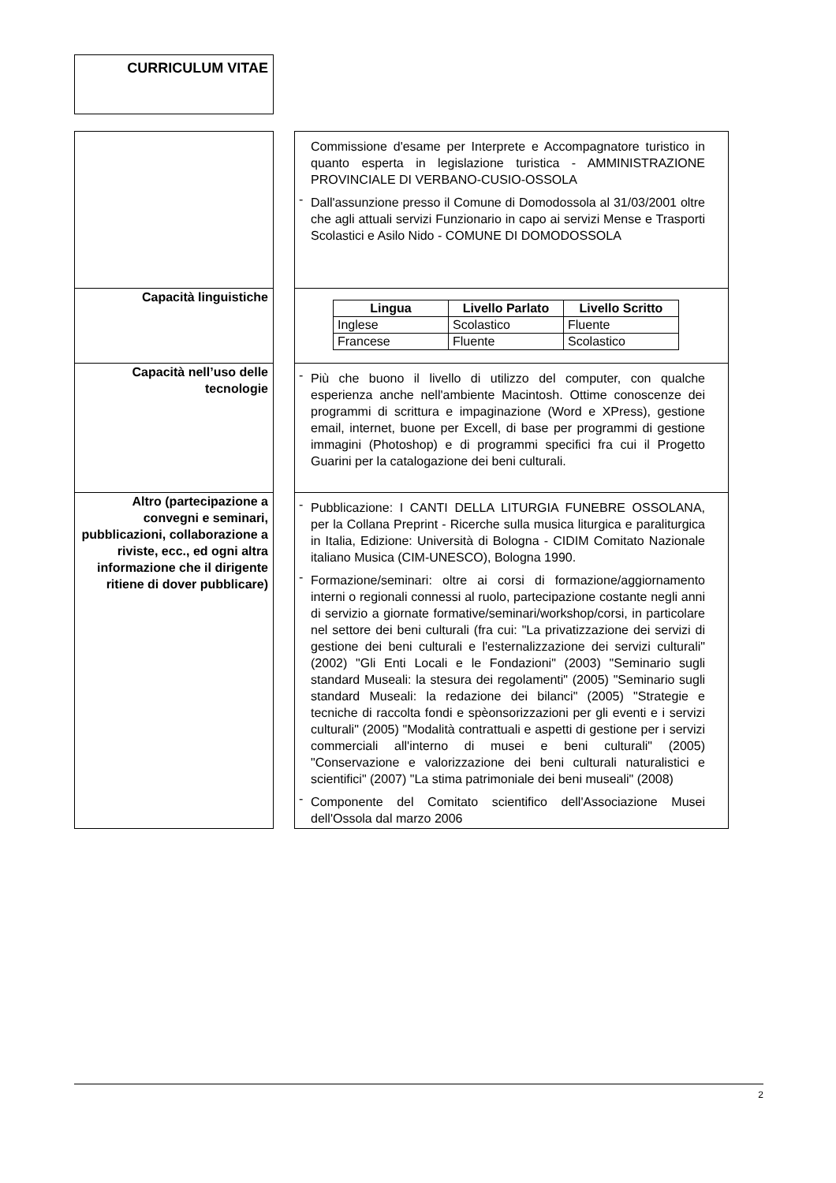CURRICULUM VITAE
| | | Commissione d'esame per Interprete e Accompagnatore turistico in quanto esperta in legislazione turistica - AMMINISTRAZIONE PROVINCIALE DI VERBANO-CUSIO-OSSOLA - Dall'assunzione presso il Comune di Domodossola al 31/03/2001 oltre che agli attuali servizi Funzionario in capo ai servizi Mense e Trasporti Scolastici e Asilo Nido - COMUNE DI DOMODOSSOLA |
| Capacità linguistiche | | / Lingua / Livello Parlato / Livello Scritto / / --- / --- / --- / / Inglese / Scolastico / Fluente / / Francese / Fluente / Scolastico / |
| Capacità nell’uso delle tecnologie | | - Più che buono il livello di utilizzo del computer, con qualche esperienza anche nell'ambiente Macintosh. Ottime conoscenze dei programmi di scrittura e impaginazione (Word e XPress), gestione email, internet, buone per Excell, di base per programmi di gestione immagini (Photoshop) e di programmi specifici fra cui il Progetto Guarini per la catalogazione dei beni culturali. |
| Altro (partecipazione a convegni e seminari, pubblicazioni, collaborazione a riviste, ecc., ed ogni altra informazione che il dirigente ritiene di dover pubblicare) | | - Pubblicazione: I CANTI DELLA LITURGIA FUNEBRE OSSOLANA, per la Collana Preprint - Ricerche sulla musica liturgica e paraliturgica in Italia, Edizione: Università di Bologna - CIDIM Comitato Nazionale italiano Musica (CIM-UNESCO), Bologna 1990. - Formazione/seminari: oltre ai corsi di formazione/aggiornamento interni o regionali connessi al ruolo, partecipazione costante negli anni di servizio a giornate formative/seminari/workshop/corsi, in particolare nel settore dei beni culturali (fra cui: "La privatizzazione dei servizi di gestione dei beni culturali e l'esternalizzazione dei servizi culturali" (2002) "Gli Enti Locali e le Fondazioni" (2003) "Seminario sugli standard Museali: la stesura dei regolamenti" (2005) "Seminario sugli standard Museali: la redazione dei bilanci" (2005) "Strategie e tecniche di raccolta fondi e spèonsorizzazioni per gli eventi e i servizi culturali" (2005) "Modalità contrattuali e aspetti di gestione per i servizi commerciali all'interno di musei e beni culturali" (2005) "Conservazione e valorizzazione dei beni culturali naturalistici e scientifici" (2007) "La stima patrimoniale dei beni museali" (2008) - Componente del Comitato scientifico dell'Associazione Musei dell'Ossola dal marzo 2006 |
2